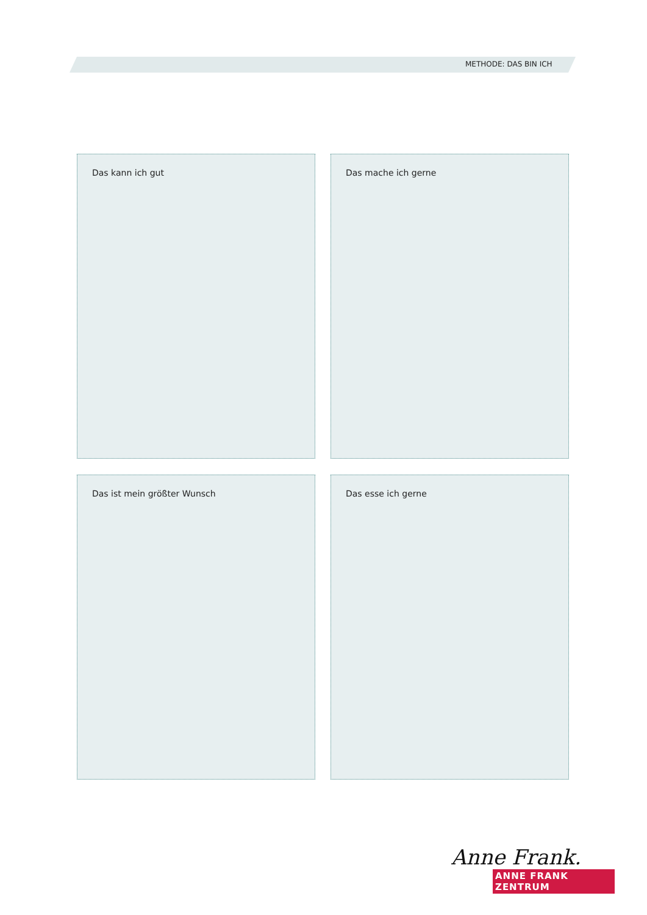METHODE: DAS BIN ICH
Das kann ich gut
Das mache ich gerne
Das ist mein größter Wunsch
Das esse ich gerne
Anne Frank.
ANNE FRANK ZENTRUM